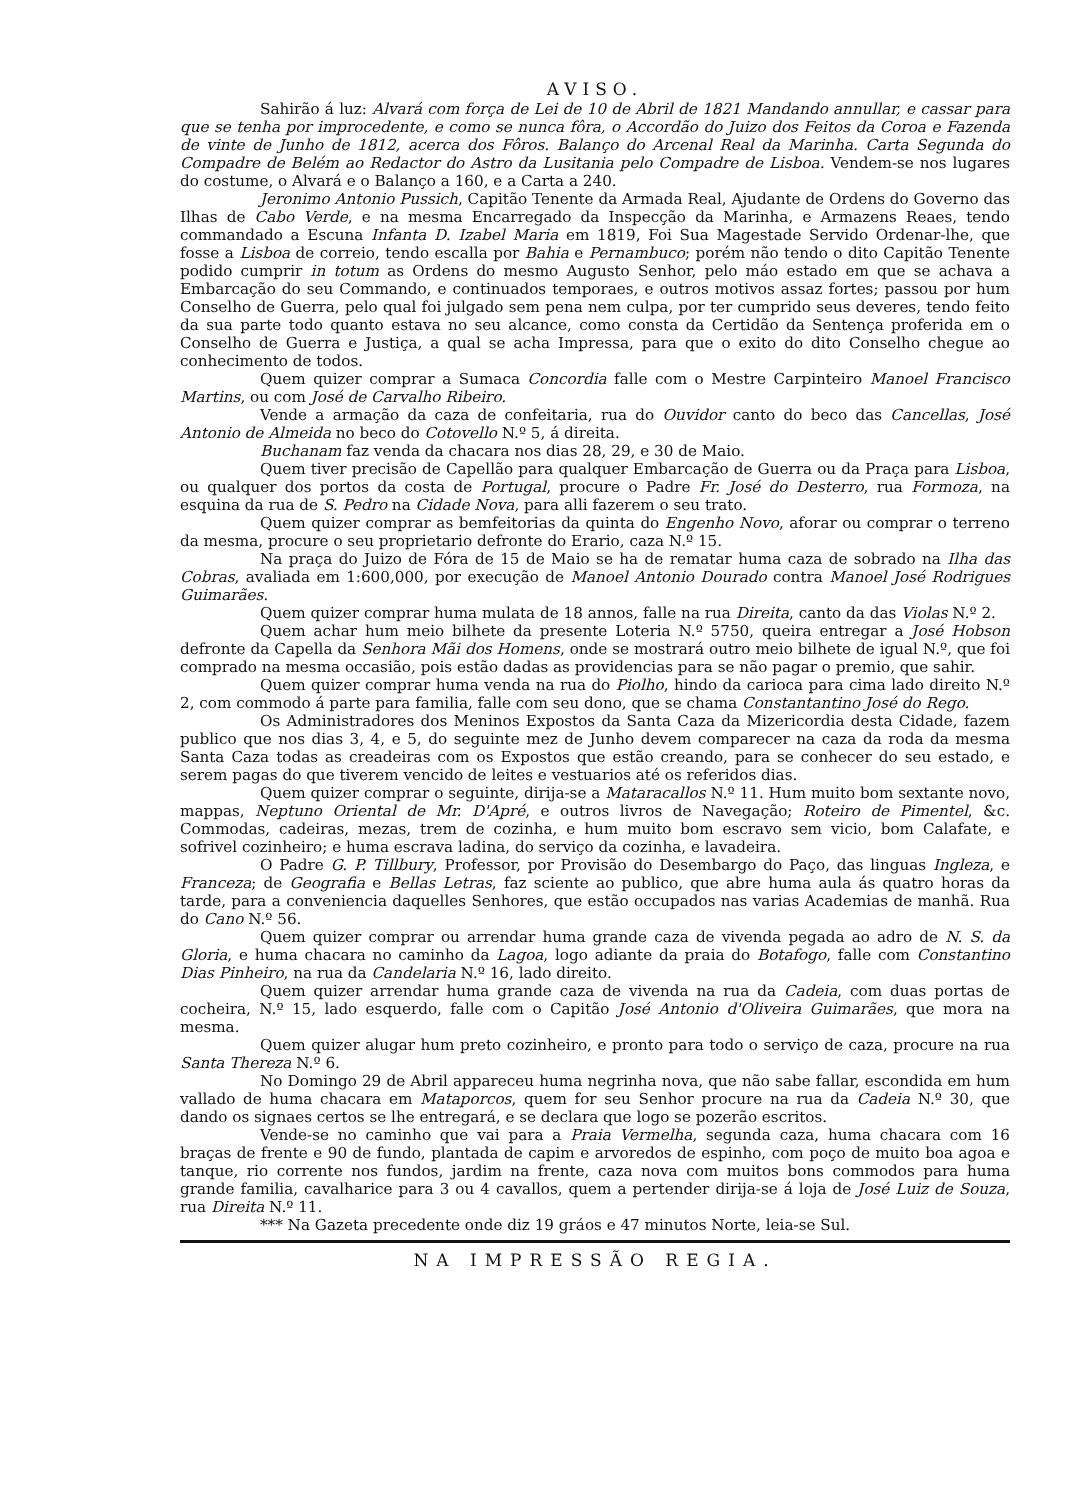AVISO.
Sahirão á luz: Alvará com força de Lei de 10 de Abril de 1821 Mandando annullar, e cassar para que se tenha por improcedente, e como se nunca fôra, o Accordão do Juizo dos Feitos da Coroa e Fazenda de vinte de Junho de 1812, acerca dos Fôros. Balanço do Arcenal Real da Marinha. Carta Segunda do Compadre de Belém ao Redactor do Astro da Lusitania pelo Compadre de Lisboa. Vendem-se nos lugares do costume, o Alvará e o Balanço a 160, e a Carta a 240.
Jeronimo Antonio Pussich, Capitão Tenente da Armada Real, Ajudante de Ordens do Governo das Ilhas de Cabo Verde, e na mesma Encarregado da Inspecção da Marinha, e Armazens Reaes, tendo commandado a Escuna Infanta D. Izabel Maria em 1819, Foi Sua Magestade Servido Ordenar-lhe, que fosse a Lisboa de correio, tendo escalla por Bahia e Pernambuco; porém não tendo o dito Capitão Tenente podido cumprir in totum as Ordens do mesmo Augusto Senhor, pelo máo estado em que se achava a Embarcação do seu Commando, e continuados temporaes, e outros motivos assaz fortes; passou por hum Conselho de Guerra, pelo qual foi julgado sem pena nem culpa, por ter cumprido seus deveres, tendo feito da sua parte todo quanto estava no seu alcance, como consta da Certidão da Sentença proferida em o Conselho de Guerra e Justiça, a qual se acha Impressa, para que o exito do dito Conselho chegue ao conhecimento de todos.
Quem quizer comprar a Sumaca Concordia falle com o Mestre Carpinteiro Manoel Francisco Martins, ou com José de Carvalho Ribeiro.
Vende a armação da caza de confeitaria, rua do Ouvidor canto do beco das Cancellas, José Antonio de Almeida no beco do Cotovello N.º 5, á direita.
Buchanam faz venda da chacara nos dias 28, 29, e 30 de Maio.
Quem tiver precisão de Capellão para qualquer Embarcação de Guerra ou da Praça para Lisboa, ou qualquer dos portos da costa de Portugal, procure o Padre Fr. José do Desterro, rua Formoza, na esquina da rua de S. Pedro na Cidade Nova, para alli fazerem o seu trato.
Quem quizer comprar as bemfeitorias da quinta do Engenho Novo, aforar ou comprar o terreno da mesma, procure o seu proprietario defronte do Erario, caza N.º 15.
Na praça do Juizo de Fóra de 15 de Maio se ha de rematar huma caza de sobrado na Ilha das Cobras, avaliada em 1:600,000, por execução de Manoel Antonio Dourado contra Manoel José Rodrigues Guimarães.
Quem quizer comprar huma mulata de 18 annos, falle na rua Direita, canto da das Violas N.º 2.
Quem achar hum meio bilhete da presente Loteria N.º 5750, queira entregar a José Hobson defronte da Capella da Senhora Mãi dos Homens, onde se mostrará outro meio bilhete de igual N.º, que foi comprado na mesma occasião, pois estão dadas as providencias para se não pagar o premio, que sahir.
Quem quizer comprar huma venda na rua do Piolho, hindo da carioca para cima lado direito N.º 2, com commodo á parte para familia, falle com seu dono, que se chama Constantantino José do Rego.
Os Administradores dos Meninos Expostos da Santa Caza da Mizericordia desta Cidade, fazem publico que nos dias 3, 4, e 5, do seguinte mez de Junho devem comparecer na caza da roda da mesma Santa Caza todas as creadeiras com os Expostos que estão creando, para se conhecer do seu estado, e serem pagas do que tiverem vencido de leites e vestuarios até os referidos dias.
Quem quizer comprar o seguinte, dirija-se a Mataracallos N.º 11. Hum muito bom sextante novo, mappas, Neptuno Oriental de Mr. D'Apré, e outros livros de Navegação; Roteiro de Pimentel, &c. Commodas, cadeiras, mezas, trem de cozinha, e hum muito bom escravo sem vicio, bom Calafate, e sofrivel cozinheiro; e huma escrava ladina, do serviço da cozinha, e lavadeira.
O Padre G. P. Tillbury, Professor, por Provisão do Desembargo do Paço, das linguas Ingleza, e Franceza; de Geografia e Bellas Letras, faz sciente ao publico, que abre huma aula ás quatro horas da tarde, para a conveniencia daquelles Senhores, que estão occupados nas varias Academias de manhã. Rua do Cano N.º 56.
Quem quizer comprar ou arrendar huma grande caza de vivenda pegada ao adro de N. S. da Gloria, e huma chacara no caminho da Lagoa, logo adiante da praia do Botafogo, falle com Constantino Dias Pinheiro, na rua da Candelaria N.º 16, lado direito.
Quem quizer arrendar huma grande caza de vivenda na rua da Cadeia, com duas portas de cocheira, N.º 15, lado esquerdo, falle com o Capitão José Antonio d'Oliveira Guimarães, que mora na mesma.
Quem quizer alugar hum preto cozinheiro, e pronto para todo o serviço de caza, procure na rua Santa Thereza N.º 6.
No Domingo 29 de Abril appareceu huma negrinha nova, que não sabe fallar, escondida em hum vallado de huma chacara em Mataporcos, quem for seu Senhor procure na rua da Cadeia N.º 30, que dando os signaes certos se lhe entregará, e se declara que logo se pozerão escritos.
Vende-se no caminho que vai para a Praia Vermelha, segunda caza, huma chacara com 16 braças de frente e 90 de fundo, plantada de capim e arvoredos de espinho, com poço de muito boa agoa e tanque, rio corrente nos fundos, jardim na frente, caza nova com muitos bons commodos para huma grande familia, cavalharice para 3 ou 4 cavallos, quem a pertender dirija-se á loja de José Luiz de Souza, rua Direita N.º 11.
*** Na Gazeta precedente onde diz 19 gráos e 47 minutos Norte, leia-se Sul.
NA IMPRESSÃO REGIA.